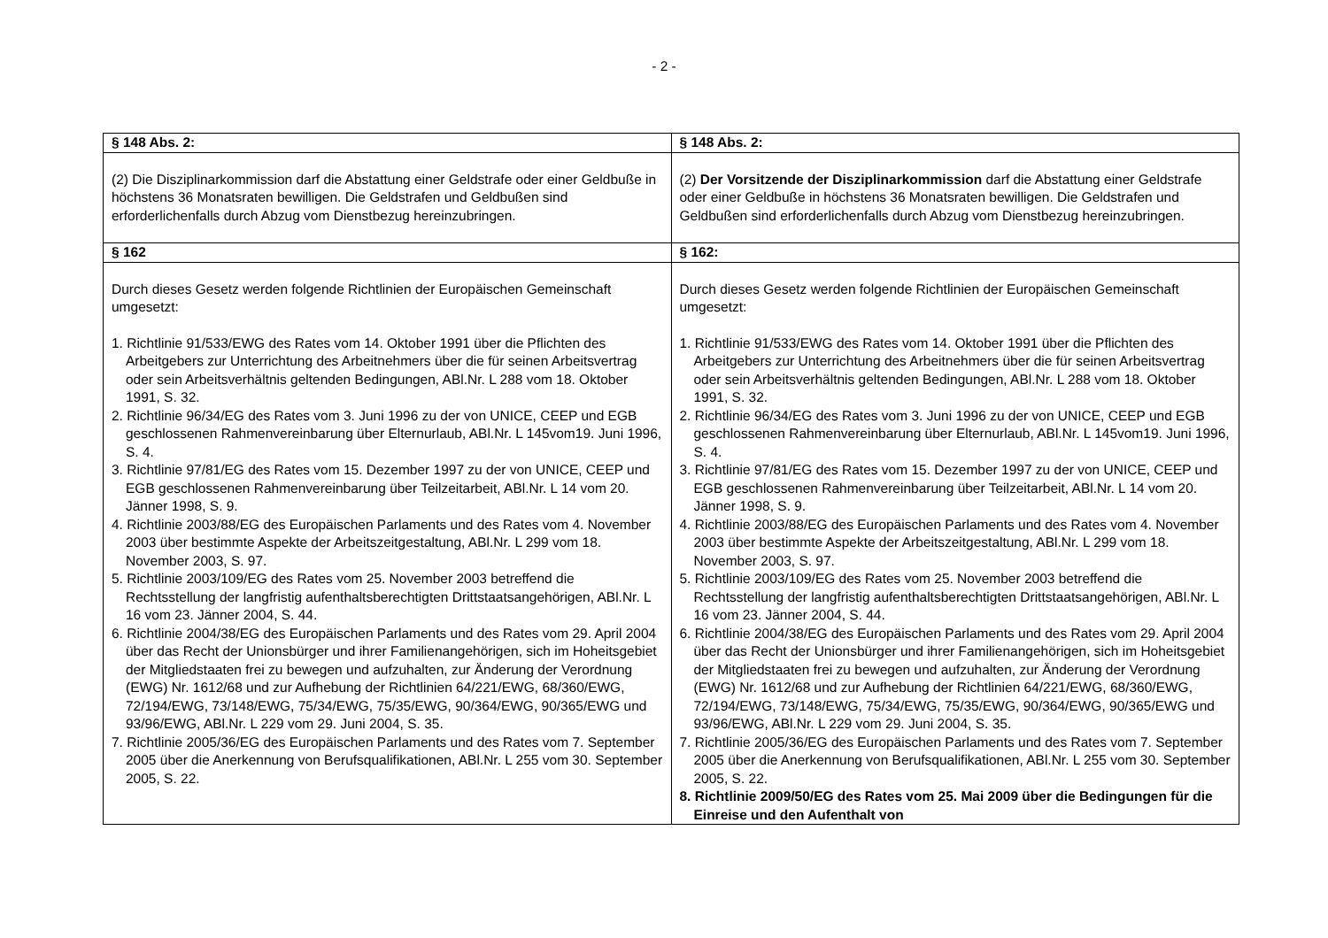- 2 -
| § 148 Abs. 2: | § 148 Abs. 2: |
| (2) Die Disziplinarkommission darf die Abstattung einer Geldstrafe oder einer Geldbuße in höchstens 36 Monatsraten bewilligen. Die Geldstrafen und Geldbußen sind erforderlichenfalls durch Abzug vom Dienstbezug hereinzubringen. | (2) Der Vorsitzende der Disziplinarkommission darf die Abstattung einer Geldstrafe oder einer Geldbuße in höchstens 36 Monatsraten bewilligen. Die Geldstrafen und Geldbußen sind erforderlichenfalls durch Abzug vom Dienstbezug hereinzubringen. |
| § 162 | § 162: |
| Durch dieses Gesetz werden folgende Richtlinien der Europäischen Gemeinschaft umgesetzt: 1. Richtlinie 91/533/EWG des Rates vom 14. Oktober 1991 über die Pflichten des Arbeitgebers zur Unterrichtung des Arbeitnehmers über die für seinen Arbeitsvertrag oder sein Arbeitsverhältnis geltenden Bedingungen, ABl.Nr. L 288 vom 18. Oktober 1991, S. 32. 2. Richtlinie 96/34/EG des Rates vom 3. Juni 1996 zu der von UNICE, CEEP und EGB geschlossenen Rahmenvereinbarung über Elternurlaub, ABl.Nr. L 145vom19. Juni 1996, S. 4. 3. Richtlinie 97/81/EG des Rates vom 15. Dezember 1997 zu der von UNICE, CEEP und EGB geschlossenen Rahmenvereinbarung über Teilzeitarbeit, ABl.Nr. L 14 vom 20. Jänner 1998, S. 9. 4. Richtlinie 2003/88/EG des Europäischen Parlaments und des Rates vom 4. November 2003 über bestimmte Aspekte der Arbeitszeitgestaltung, ABl.Nr. L 299 vom 18. November 2003, S. 97. 5. Richtlinie 2003/109/EG des Rates vom 25. November 2003 betreffend die Rechtsstellung der langfristig aufenthaltsberechtigten Drittstaatsangehörigen, ABl.Nr. L 16 vom 23. Jänner 2004, S. 44. 6. Richtlinie 2004/38/EG des Europäischen Parlaments und des Rates vom 29. April 2004 über das Recht der Unionsbürger und ihrer Familienangehörigen, sich im Hoheitsgebiet der Mitgliedstaaten frei zu bewegen und aufzuhalten, zur Änderung der Verordnung (EWG) Nr. 1612/68 und zur Aufhebung der Richtlinien 64/221/EWG, 68/360/EWG, 72/194/EWG, 73/148/EWG, 75/34/EWG, 75/35/EWG, 90/364/EWG, 90/365/EWG und 93/96/EWG, ABl.Nr. L 229 vom 29. Juni 2004, S. 35. 7. Richtlinie 2005/36/EG des Europäischen Parlaments und des Rates vom 7. September 2005 über die Anerkennung von Berufsqualifikationen, ABl.Nr. L 255 vom 30. September 2005, S. 22. | Durch dieses Gesetz werden folgende Richtlinien der Europäischen Gemeinschaft umgesetzt: 1. Richtlinie 91/533/EWG des Rates vom 14. Oktober 1991 über die Pflichten des Arbeitgebers zur Unterrichtung des Arbeitnehmers über die für seinen Arbeitsvertrag oder sein Arbeitsverhältnis geltenden Bedingungen, ABl.Nr. L 288 vom 18. Oktober 1991, S. 32. 2. Richtlinie 96/34/EG des Rates vom 3. Juni 1996 zu der von UNICE, CEEP und EGB geschlossenen Rahmenvereinbarung über Elternurlaub, ABl.Nr. L 145vom19. Juni 1996, S. 4. 3. Richtlinie 97/81/EG des Rates vom 15. Dezember 1997 zu der von UNICE, CEEP und EGB geschlossenen Rahmenvereinbarung über Teilzeitarbeit, ABl.Nr. L 14 vom 20. Jänner 1998, S. 9. 4. Richtlinie 2003/88/EG des Europäischen Parlaments und des Rates vom 4. November 2003 über bestimmte Aspekte der Arbeitszeitgestaltung, ABl.Nr. L 299 vom 18. November 2003, S. 97. 5. Richtlinie 2003/109/EG des Rates vom 25. November 2003 betreffend die Rechtsstellung der langfristig aufenthaltsberechtigten Drittstaatsangehörigen, ABl.Nr. L 16 vom 23. Jänner 2004, S. 44. 6. Richtlinie 2004/38/EG des Europäischen Parlaments und des Rates vom 29. April 2004 über das Recht der Unionsbürger und ihrer Familienangehörigen, sich im Hoheitsgebiet der Mitgliedstaaten frei zu bewegen und aufzuhalten, zur Änderung der Verordnung (EWG) Nr. 1612/68 und zur Aufhebung der Richtlinien 64/221/EWG, 68/360/EWG, 72/194/EWG, 73/148/EWG, 75/34/EWG, 75/35/EWG, 90/364/EWG, 90/365/EWG und 93/96/EWG, ABl.Nr. L 229 vom 29. Juni 2004, S. 35. 7. Richtlinie 2005/36/EG des Europäischen Parlaments und des Rates vom 7. September 2005 über die Anerkennung von Berufsqualifikationen, ABl.Nr. L 255 vom 30. September 2005, S. 22. 8. Richtlinie 2009/50/EG des Rates vom 25. Mai 2009 über die Bedingungen für die Einreise und den Aufenthalt von |